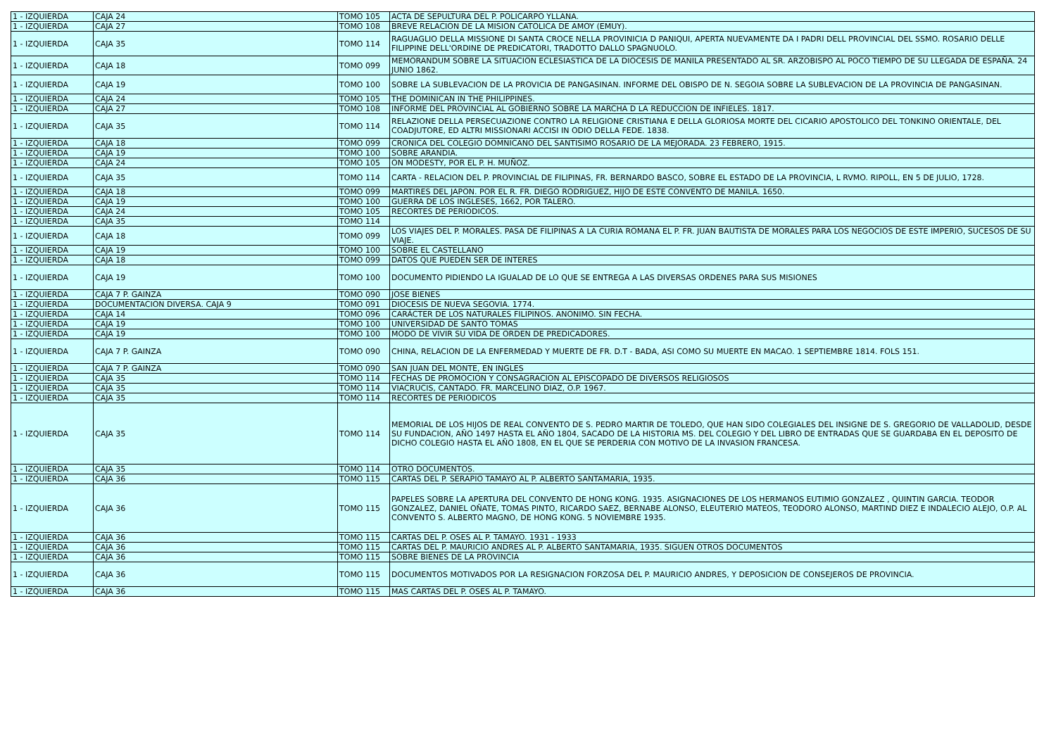| 1 - IZQUIERDA | CAJA 24 | TOMO 105 | ACTA DE SEPULTURA DEL P. POLICARPO YLLANA. |
| 1 - IZQUIERDA | CAJA 27 | TOMO 108 | BREVE RELACION DE LA MISION CATOLICA DE AMOY (EMUY). |
| 1 - IZQUIERDA | CAJA 35 | TOMO 114 | RAGUAGLIO DELLA MISSIONE DI SANTA CROCE NELLA PROVINICIA D PANIQUI, APERTA NUEVAMENTE DA I PADRI DELL PROVINCIAL DEL SSMO. ROSARIO DELLE FILIPPINE DELL'ORDINE DE PREDICATORI, TRADOTTO DALLO SPAGNUOLO. |
| 1 - IZQUIERDA | CAJA 18 | TOMO 099 | MEMORANDUM SOBRE LA SITUACION ECLESIASTICA DE LA DIOCESIS DE MANILA PRESENTADO AL SR. ARZOBISPO AL POCO TIEMPO DE SU LLEGADA DE ESPAÑA. 24 JUNIO 1862. |
| 1 - IZQUIERDA | CAJA 19 | TOMO 100 | SOBRE LA SUBLEVACION DE LA PROVICIA DE PANGASINAN. INFORME DEL OBISPO DE N. SEGOIA SOBRE LA SUBLEVACION DE LA PROVINCIA DE PANGASINAN. |
| 1 - IZQUIERDA | CAJA 24 | TOMO 105 | THE DOMINICAN IN THE PHILIPPINES. |
| 1 - IZQUIERDA | CAJA 27 | TOMO 108 | INFORME DEL PROVINCIAL AL GOBIERNO SOBRE LA MARCHA D LA REDUCCION DE INFIELES. 1817. |
| 1 - IZQUIERDA | CAJA 35 | TOMO 114 | RELAZIONE DELLA PERSECUAZIONE CONTRO LA RELIGIONE CRISTIANA E DELLA GLORIOSA MORTE DEL CICARIO APOSTOLICO DEL TONKINO ORIENTALE, DEL COADJUTORE, ED ALTRI MISSIONARI ACCISI IN ODIO DELLA FEDE. 1838. |
| 1 - IZQUIERDA | CAJA 18 | TOMO 099 | CRONICA DEL COLEGIO DOMNICANO DEL SANTISIMO ROSARIO DE LA MEJORADA. 23 FEBRERO, 1915. |
| 1 - IZQUIERDA | CAJA 19 | TOMO 100 | SOBRE ARANDIA. |
| 1 - IZQUIERDA | CAJA 24 | TOMO 105 | ON MODESTY, POR EL P. H. MUÑOZ. |
| 1 - IZQUIERDA | CAJA 35 | TOMO 114 | CARTA - RELACION DEL P. PROVINCIAL DE FILIPINAS, FR. BERNARDO BASCO, SOBRE EL ESTADO DE LA PROVINCIA, L RVMO. RIPOLL, EN 5 DE JULIO, 1728. |
| 1 - IZQUIERDA | CAJA 18 | TOMO 099 | MARTIRES DEL JAPON. POR EL R. FR. DIEGO RODRIGUEZ, HIJO DE ESTE CONVENTO DE MANILA. 1650. |
| 1 - IZQUIERDA | CAJA 19 | TOMO 100 | GUERRA DE LOS INGLESES, 1662, POR TALERO. |
| 1 - IZQUIERDA | CAJA 24 | TOMO 105 | RECORTES DE PERIODICOS. |
| 1 - IZQUIERDA | CAJA 35 | TOMO 114 | |
| 1 - IZQUIERDA | CAJA 18 | TOMO 099 | LOS VIAJES DEL P. MORALES. PASA DE FILIPINAS A LA CURIA ROMANA EL P. FR. JUAN BAUTISTA DE MORALES PARA LOS NEGOCIOS DE ESTE IMPERIO, SUCESOS DE SU VIAJE. |
| 1 - IZQUIERDA | CAJA 19 | TOMO 100 | SOBRE EL CASTELLANO |
| 1 - IZQUIERDA | CAJA 18 | TOMO 099 | DATOS QUE PUEDEN SER DE INTERES |
| 1 - IZQUIERDA | CAJA 19 | TOMO 100 | DOCUMENTO PIDIENDO LA IGUALAD DE LO QUE SE ENTREGA A LAS DIVERSAS ORDENES PARA SUS MISIONES |
| 1 - IZQUIERDA | CAJA 7 P. GAINZA | TOMO 090 | JOSE BIENES |
| 1 - IZQUIERDA | DOCUMENTACION DIVERSA. CAJA 9 | TOMO 091 | DIOCESIS DE NUEVA SEGOVIA. 1774. |
| 1 - IZQUIERDA | CAJA 14 | TOMO 096 | CARÁCTER DE LOS NATURALES FILIPINOS. ANONIMO. SIN FECHA. |
| 1 - IZQUIERDA | CAJA 19 | TOMO 100 | UNIVERSIDAD DE SANTO TOMAS |
| 1 - IZQUIERDA | CAJA 19 | TOMO 100 | MODO DE VIVIR SU VIDA DE ORDEN DE PREDICADORES. |
| 1 - IZQUIERDA | CAJA 7 P. GAINZA | TOMO 090 | CHINA, RELACION DE LA ENFERMEDAD Y MUERTE DE FR. D.T - BADA, ASI COMO SU MUERTE EN MACAO. 1 SEPTIEMBRE 1814. FOLS 151. |
| 1 - IZQUIERDA | CAJA 7 P. GAINZA | TOMO 090 | SAN JUAN DEL MONTE, EN INGLES |
| 1 - IZQUIERDA | CAJA 35 | TOMO 114 | FECHAS DE PROMOCION Y CONSAGRACION AL EPISCOPADO DE DIVERSOS RELIGIOSOS |
| 1 - IZQUIERDA | CAJA 35 | TOMO 114 | VIACRUCIS, CANTADO. FR. MARCELINO DIAZ, O.P. 1967. |
| 1 - IZQUIERDA | CAJA 35 | TOMO 114 | RECORTES DE PERIODICOS |
| 1 - IZQUIERDA | CAJA 35 | TOMO 114 | MEMORIAL DE LOS HIJOS DE REAL CONVENTO DE S. PEDRO MARTIR DE TOLEDO, QUE HAN SIDO COLEGIALES DEL INSIGNE DE S. GREGORIO DE VALLADOLID, DESDE SU FUNDACION, AÑO 1497 HASTA EL AÑO 1804, SACADO DE LA HISTORIA MS. DEL COLEGIO Y DEL LIBRO DE ENTRADAS QUE SE GUARDABA EN EL DEPOSITO DE DICHO COLEGIO HASTA EL AÑO 1808, EN EL QUE SE PERDERIA CON MOTIVO DE LA INVASION FRANCESA. |
| 1 - IZQUIERDA | CAJA 35 | TOMO 114 | OTRO DOCUMENTOS. |
| 1 - IZQUIERDA | CAJA 36 | TOMO 115 | CARTAS DEL P. SERAPIO TAMAYO AL P. ALBERTO SANTAMARIA, 1935. |
| 1 - IZQUIERDA | CAJA 36 | TOMO 115 | PAPELES SOBRE LA APERTURA DEL CONVENTO DE HONG KONG. 1935. ASIGNACIONES DE LOS HERMANOS EUTIMIO GONZALEZ , QUINTIN GARCIA. TEODOR GONZALEZ, DANIEL OÑATE, TOMAS PINTO, RICARDO SAEZ, BERNABE ALONSO, ELEUTERIO MATEOS, TEODORO ALONSO, MARTIND DIEZ E INDALECIO ALEJO, O.P. AL CONVENTO S. ALBERTO MAGNO, DE HONG KONG. 5 NOVIEMBRE 1935. |
| 1 - IZQUIERDA | CAJA 36 | TOMO 115 | CARTAS DEL P. OSES AL P. TAMAYO. 1931 - 1933 |
| 1 - IZQUIERDA | CAJA 36 | TOMO 115 | CARTAS DEL P. MAURICIO ANDRES AL P. ALBERTO SANTAMARIA, 1935. SIGUEN OTROS DOCUMENTOS |
| 1 - IZQUIERDA | CAJA 36 | TOMO 115 | SOBRE BIENES DE LA PROVINCIA |
| 1 - IZQUIERDA | CAJA 36 | TOMO 115 | DOCUMENTOS MOTIVADOS POR LA RESIGNACION FORZOSA DEL P. MAURICIO ANDRES, Y DEPOSICION DE CONSEJEROS DE PROVINCIA. |
| 1 - IZQUIERDA | CAJA 36 | TOMO 115 | MAS CARTAS DEL P. OSES AL P. TAMAYO. |